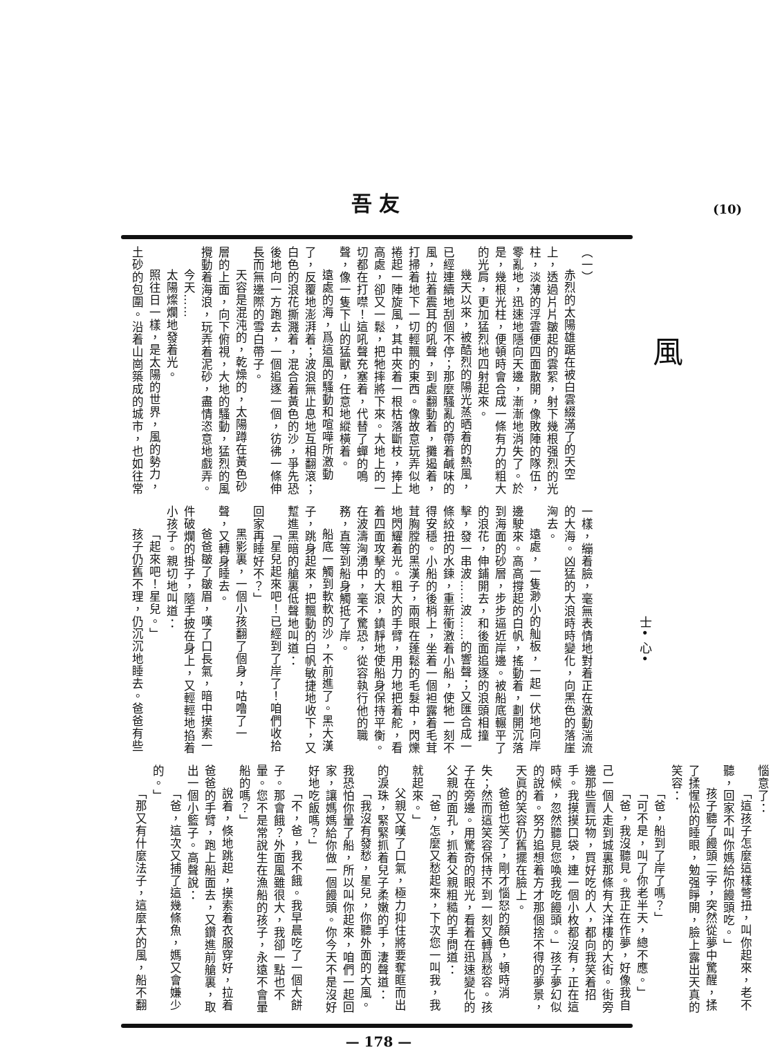吾友 (10)
風
（一）
赤烈的太陽雄踞在被白雲綴滿了的天空上，透過片片皺起的雲絮，射下幾根强烈的光柱，淡薄的浮雲便四面散開，像敗陣的隊伍，零亂地，迅速地隱向天邊，漸漸地消失了。於是，幾根光柱，便頓時會合成一條有力的粗大的光肩，更加猛烈地四射起來。
幾天以來，被酷烈的陽光蒸晒着的熱風，已經連續地刮個不停；那麼騷亂的帶着鹹味的風，拉着震耳的吼聲，到處翻動着，攤遏着，打掃着地下一切輕飄的東西。像故意玩弄似地捲起一陣旋風，其中夾着一根枯落斷枝，捧上高處，卻又一鬆，把牠摔將下來。大地上的一切都在打噤！這吼聲充塞着，代替了蟬的鳴聲，像一隻下山的猛獸，任意地縱橫着。
遠處的海，爲這風的騷動和喧嘩所激動了，反覆地澎湃着；波浪無止息地互相翻滾；白色的浪花撕濺着，混合着黃色的沙，爭先恐後地向一方跑去，一個追逐一個，彷彿一條伸長而無邊際的雪白帶子。
天容是混沌的，乾燥的，太陽蹲在黃色砂層的上面，向下俯視，大地的騷動，猛烈的風攪動着海浪，玩弄着泥砂，盡情恣意地戲弄。
今天……
太陽燦爛地發着光。
照往日一樣，是太陽的世界，風的勢力，土砂的包圍。沿着山崗築成的城市，也如往常
士• 心•
一樣，繃着臉，毫無表情地對着正在激動湍流的大海。凶猛的大浪時時變化，向黑色的落崖洶去。
遠處，一隻渺小的舢板，一起一伏地向岸邊駛來。高高撐起的白帆，搖動着，劃開沉落到海面的砂層，步步逼近岸邊。被船底輾平了的浪花，伸鋪開去，和後面追逐的浪頭相撞擊，發一串波……波……的響聲；又匯合成一條絞扭的水鍊，重新衝激着小船，使牠一刻不得安穩。小船的後梢上，坐着一個袒露着毛茸茸胸膛的黑漢子，兩眼在蓬鬆的毛髮中，閃爍地閃耀着光。粗大的手臂，用力地把着舵，看着四面攻擊的大浪，鎮靜地使船身保持平衡。在波濤洶湧中，毫不驚恐，從容執行他的職務，直等到船身觸抵了岸。
船底一觸到軟軟的沙，不前進了。黑大漢子，跳身起來，把飄動的白帆敏捷地收下，又蹔進黑暗的艙裏低聲地叫道：
「星兒起來吧！已經到了岸了！咱們收拾回家再睡好不？」
黑影裏，一個小孩翻了個身，咕噜了一聲，又轉身睡去。
爸爸皺了皺眉，嘆了口長氣，暗中摸索一件破爛的掛子，隨手披在身上，又輕輕地掐着小孩子。親切地叫道：
「起來吧！星兒。」
孩子仍舊不理，仍沉沉地睡去。爸爸有些
惱意了：
「這孩子怎麼這樣彆扭，叫你起來，老不聽，回家不叫你媽給你饅頭吃。」
孩子聽了饅頭二字，突然從夢中驚醒，揉了揉惺忪的睡眼，勉强睜開，臉上露出天真的笑容：
「爸，船到了岸了嗎？」
「可不是，叫了你老半天，總不應。」
「爸，我沒聽見。我正在作夢，好像我自己一個人走到城裏那條有大洋樓的大街。街旁邊那些賣玩物，買好吃的人，都向我笑着招手。我摸摸口袋，連一個小枚都沒有，正在這時候，忽然聽見您喚我吃饅頭。」孩子夢幻似的說着。努力追想着方才那個捨不得的夢景，天眞的笑容仍舊擺在臉上。
爸爸也笑了，剛才惱怒的顏色，頓時消失；然而這笑容保持不到一刻又轉爲愁容。孩子在旁邊。用驚奇的眼光，看着在迅速變化的父親的面孔，抓着父親粗糙的手問道：
「爸，怎麼又愁起來，下次您一叫我，我就起來。」
父親又嘆了口氣，極力抑住將要奪眶而出的淚珠，緊緊抓着兒子柔嫩的手，淒聲道：
「我沒有發愁，星兒，你聽外面的大風。我恐怕你暈了船，所以叫你起來，咱們一起回家，讓媽媽給你做一個饅頭。你今天不是沒好好地吃飯嗎？」
「不，爸，我不餓。我早晨吃了一個大餅子。那會餓？外面風雖很大，我卻一點也不暈。您不是常說生在漁船的孩子，永遠不會暈船的嗎？」
說着，倏地跳起，摸索着衣服穿好，拉着爸爸的手臂，跑上船面去，又鑽進前艙裏，取出一個小籃子。高聲說：
「爸，這次又捕了這幾條魚，媽又會嫌少的。」
「那又有什麼法子，這麼大的風，船不翻
— 178 —